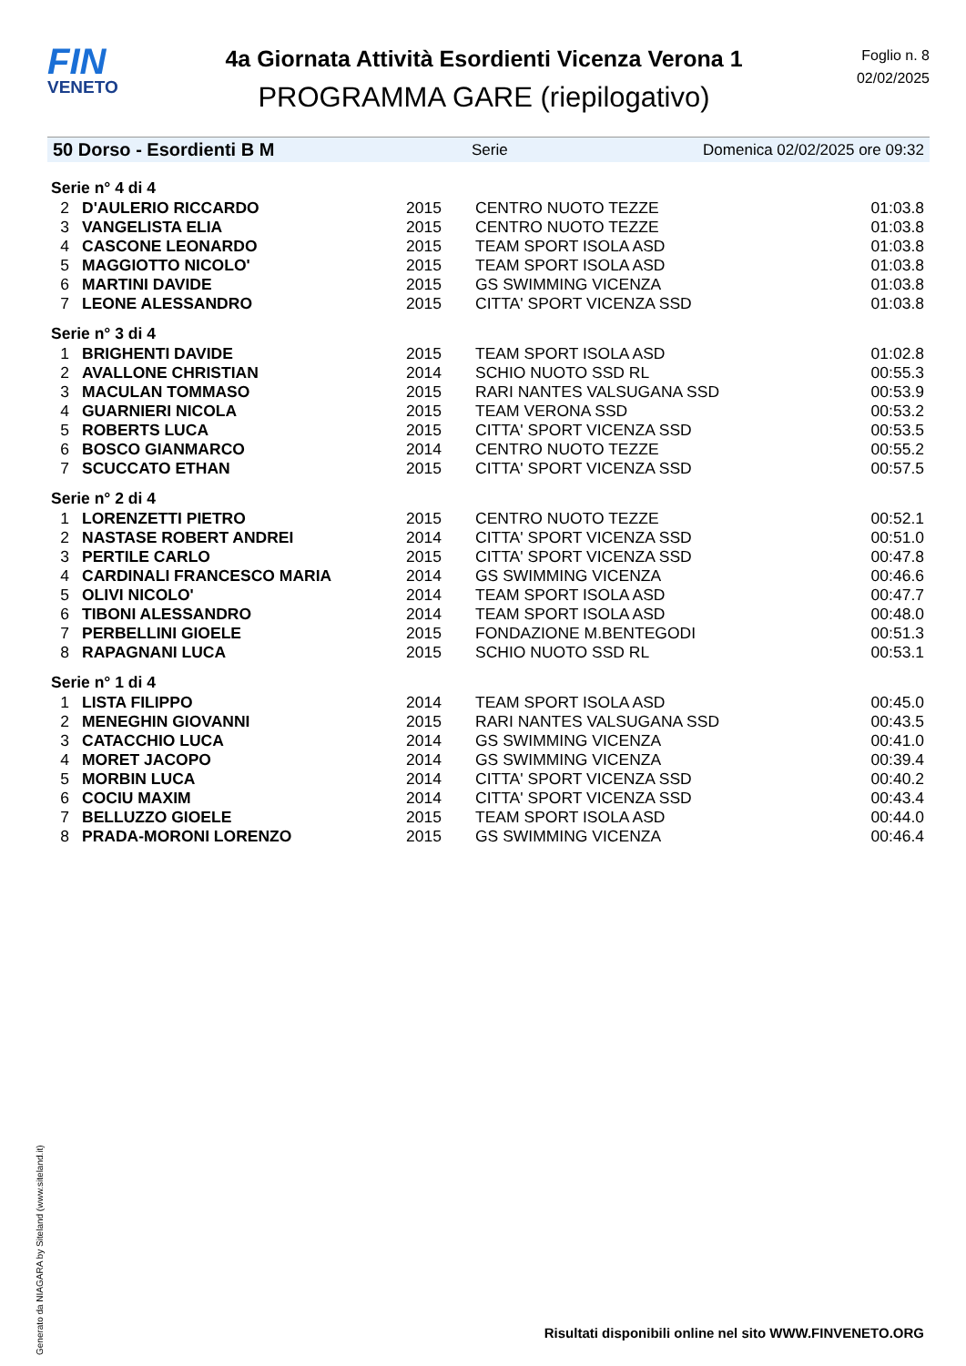FIN
VENETO
4a Giornata Attività Esordienti Vicenza Verona 1
PROGRAMMA GARE (riepilogativo)
Foglio n. 8
02/02/2025
50 Dorso - Esordienti B M Serie Domenica 02/02/2025 ore 09:32
| Serie n° 4 di 4 | | | | |
| 2 | D'AULERIO RICCARDO | 2015 | CENTRO NUOTO TEZZE | 01:03.8 |
| 3 | VANGELISTA ELIA | 2015 | CENTRO NUOTO TEZZE | 01:03.8 |
| 4 | CASCONE LEONARDO | 2015 | TEAM SPORT ISOLA ASD | 01:03.8 |
| 5 | MAGGIOTTO NICOLO' | 2015 | TEAM SPORT ISOLA ASD | 01:03.8 |
| 6 | MARTINI DAVIDE | 2015 | GS SWIMMING VICENZA | 01:03.8 |
| 7 | LEONE ALESSANDRO | 2015 | CITTA' SPORT VICENZA SSD | 01:03.8 |
| Serie n° 3 di 4 | | | | |
| 1 | BRIGHENTI DAVIDE | 2015 | TEAM SPORT ISOLA ASD | 01:02.8 |
| 2 | AVALLONE CHRISTIAN | 2014 | SCHIO NUOTO SSD RL | 00:55.3 |
| 3 | MACULAN TOMMASO | 2015 | RARI NANTES VALSUGANA SSD | 00:53.9 |
| 4 | GUARNIERI NICOLA | 2015 | TEAM VERONA SSD | 00:53.2 |
| 5 | ROBERTS LUCA | 2015 | CITTA' SPORT VICENZA SSD | 00:53.5 |
| 6 | BOSCO GIANMARCO | 2014 | CENTRO NUOTO TEZZE | 00:55.2 |
| 7 | SCUCCATO ETHAN | 2015 | CITTA' SPORT VICENZA SSD | 00:57.5 |
| Serie n° 2 di 4 | | | | |
| 1 | LORENZETTI PIETRO | 2015 | CENTRO NUOTO TEZZE | 00:52.1 |
| 2 | NASTASE ROBERT ANDREI | 2014 | CITTA' SPORT VICENZA SSD | 00:51.0 |
| 3 | PERTILE CARLO | 2015 | CITTA' SPORT VICENZA SSD | 00:47.8 |
| 4 | CARDINALI FRANCESCO MARIA | 2014 | GS SWIMMING VICENZA | 00:46.6 |
| 5 | OLIVI NICOLO' | 2014 | TEAM SPORT ISOLA ASD | 00:47.7 |
| 6 | TIBONI ALESSANDRO | 2014 | TEAM SPORT ISOLA ASD | 00:48.0 |
| 7 | PERBELLINI GIOELE | 2015 | FONDAZIONE M.BENTEGODI | 00:51.3 |
| 8 | RAPAGNANI LUCA | 2015 | SCHIO NUOTO SSD RL | 00:53.1 |
| Serie n° 1 di 4 | | | | |
| 1 | LISTA FILIPPO | 2014 | TEAM SPORT ISOLA ASD | 00:45.0 |
| 2 | MENEGHIN GIOVANNI | 2015 | RARI NANTES VALSUGANA SSD | 00:43.5 |
| 3 | CATACCHIO LUCA | 2014 | GS SWIMMING VICENZA | 00:41.0 |
| 4 | MORET JACOPO | 2014 | GS SWIMMING VICENZA | 00:39.4 |
| 5 | MORBIN LUCA | 2014 | CITTA' SPORT VICENZA SSD | 00:40.2 |
| 6 | COCIU MAXIM | 2014 | CITTA' SPORT VICENZA SSD | 00:43.4 |
| 7 | BELLUZZO GIOELE | 2015 | TEAM SPORT ISOLA ASD | 00:44.0 |
| 8 | PRADA-MORONI LORENZO | 2015 | GS SWIMMING VICENZA | 00:46.4 |
Generato da NIAGARA by Siteland (www.siteland.it)
Risultati disponibili online nel sito WWW.FINVENETO.ORG